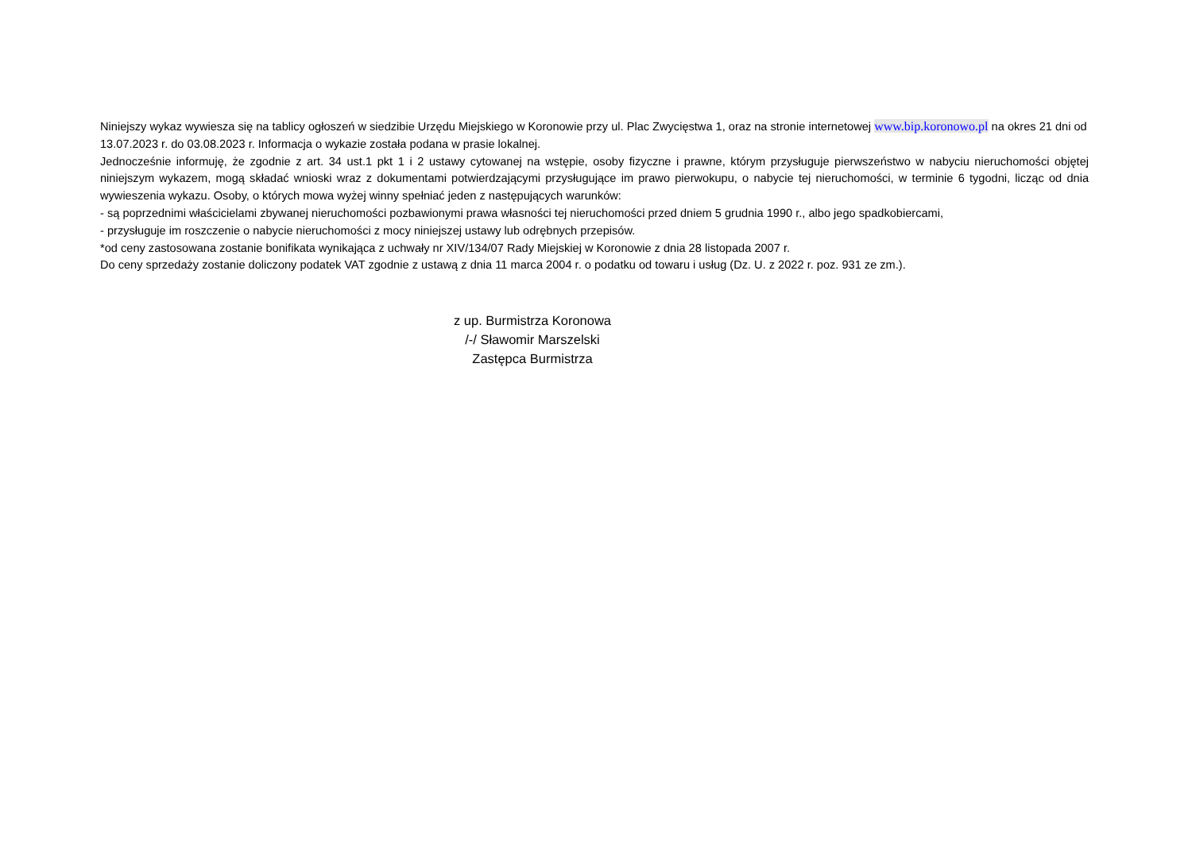Niniejszy wykaz wywiesza się na tablicy ogłoszeń w siedzibie Urzędu Miejskiego w Koronowie przy ul. Plac Zwycięstwa 1, oraz na stronie internetowej www.bip.koronowo.pl na okres 21 dni od 13.07.2023 r. do 03.08.2023 r. Informacja o wykazie została podana w prasie lokalnej.
Jednocześnie informuję, że zgodnie z art. 34 ust.1 pkt 1 i 2 ustawy cytowanej na wstępie, osoby fizyczne i prawne, którym przysługuje pierwszeństwo w nabyciu nieruchomości objętej niniejszym wykazem, mogą składać wnioski wraz z dokumentami potwierdzającymi przysługujące im prawo pierwokupu, o nabycie tej nieruchomości, w terminie 6 tygodni, licząc od dnia wywieszenia wykazu. Osoby, o których mowa wyżej winny spełniać jeden z następujących warunków:
- są poprzednimi właścicielami zbywanej nieruchomości pozbawionymi prawa własności tej nieruchomości przed dniem 5 grudnia 1990 r., albo jego spadkobiercami,
- przysługuje im roszczenie o nabycie nieruchomości z mocy niniejszej ustawy lub odrębnych przepisów.
*od ceny zastosowana zostanie bonifikata wynikająca z uchwały nr XIV/134/07 Rady Miejskiej w Koronowie z dnia 28 listopada 2007 r.
Do ceny sprzedaży zostanie doliczony podatek VAT zgodnie z ustawą z dnia 11 marca 2004 r. o podatku od towaru i usług (Dz. U. z 2022 r. poz. 931 ze zm.).
z up. Burmistrza Koronowa
/-/ Sławomir Marszelski
Zastępca Burmistrza